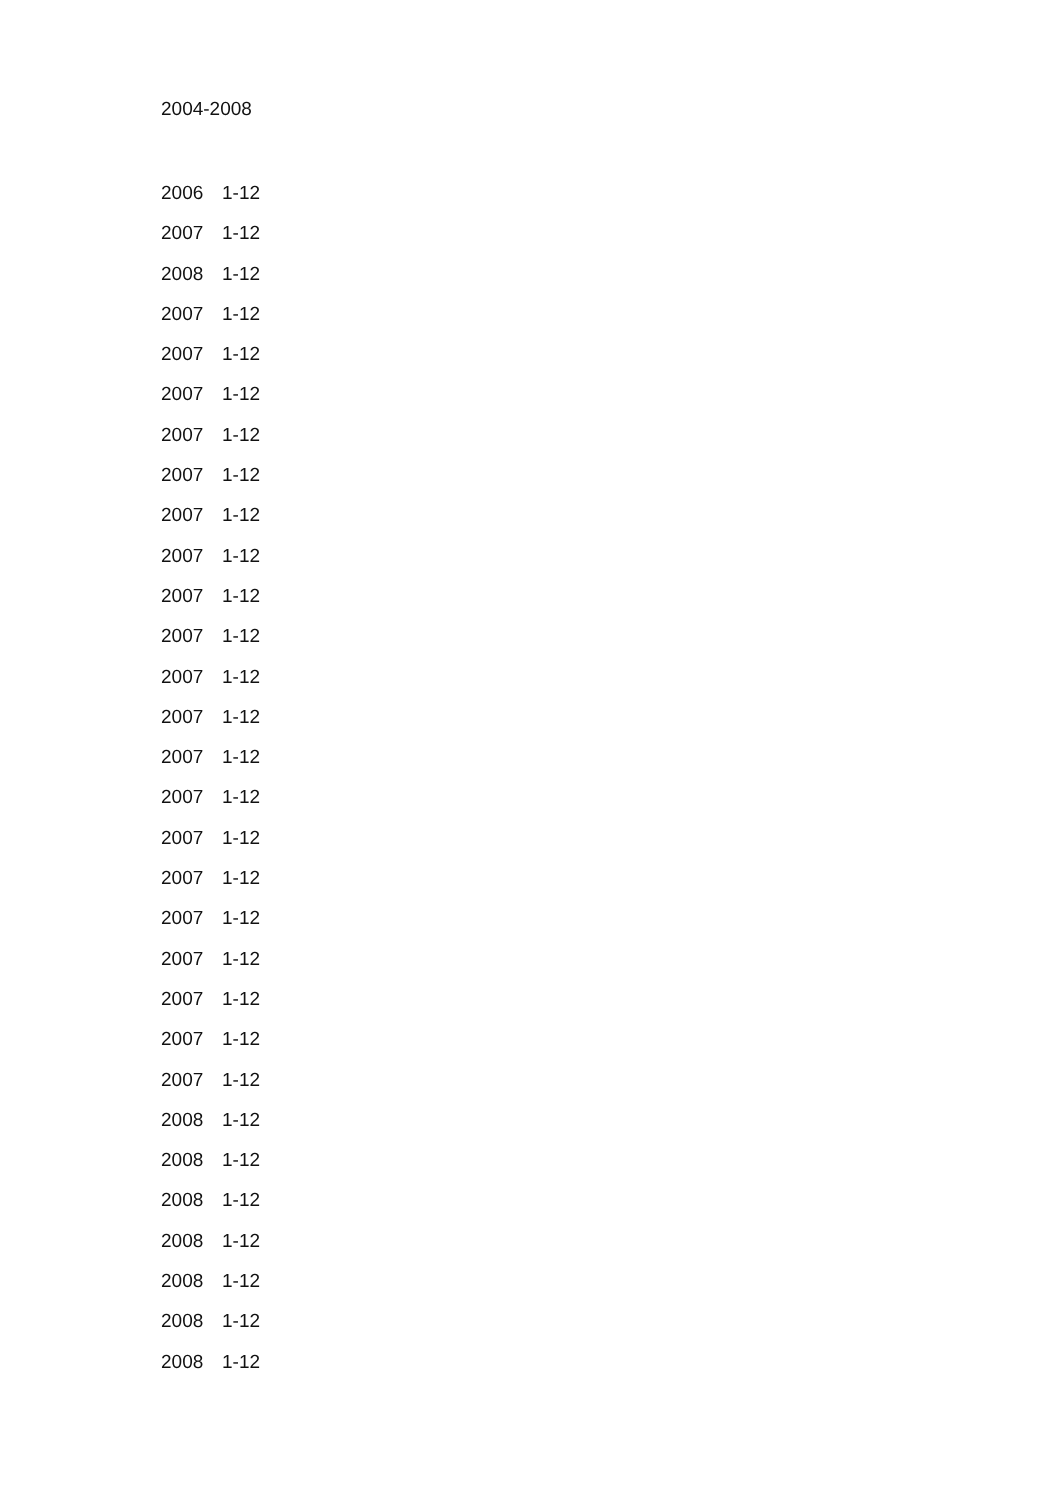2004-2008
2006 1-12
2007 1-12
2008 1-12
2007 1-12
2007 1-12
2007 1-12
2007 1-12
2007 1-12
2007 1-12
2007 1-12
2007 1-12
2007 1-12
2007 1-12
2007 1-12
2007 1-12
2007 1-12
2007 1-12
2007 1-12
2007 1-12
2007 1-12
2007 1-12
2007 1-12
2007 1-12
2008 1-12
2008 1-12
2008 1-12
2008 1-12
2008 1-12
2008 1-12
2008 1-12